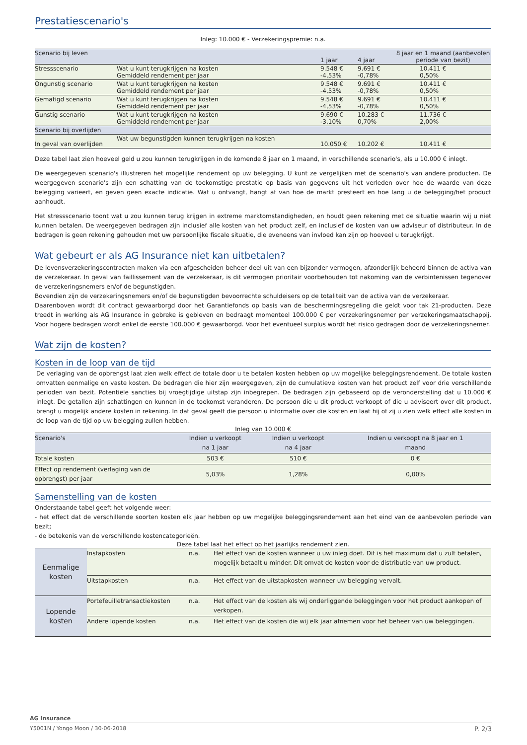Prestatiescenario's
Inleg: 10.000 € - Verzekeringspremie: n.a.
| Scenario bij leven | | 1 jaar | 4 jaar | 8 jaar en 1 maand (aanbevolen periode van bezit) |
| --- | --- | --- | --- | --- |
| Stressscenario | Wat u kunt terugkrijgen na kosten Gemiddeld rendement per jaar | 9.548 € -4,53% | 9.691 € -0,78% | 10.411 € 0,50% |
| Ongunstig scenario | Wat u kunt terugkrijgen na kosten Gemiddeld rendement per jaar | 9.548 € -4,53% | 9.691 € -0,78% | 10.411 € 0,50% |
| Gematigd scenario | Wat u kunt terugkrijgen na kosten Gemiddeld rendement per jaar | 9.548 € -4,53% | 9.691 € -0,78% | 10.411 € 0,50% |
| Gunstig scenario | Wat u kunt terugkrijgen na kosten Gemiddeld rendement per jaar | 9.690 € -3,10% | 10.283 € 0,70% | 11.736 € 2,00% |
| Scenario bij overlijden | | | | |
| In geval van overlijden | Wat uw begunstigden kunnen terugkrijgen na kosten | 10.050 € | 10.202 € | 10.411 € |
Deze tabel laat zien hoeveel geld u zou kunnen terugkrijgen in de komende 8 jaar en 1 maand, in verschillende scenario's, als u 10.000 € inlegt.
De weergegeven scenario's illustreren het mogelijke rendement op uw belegging. U kunt ze vergelijken met de scenario's van andere producten. De weergegeven scenario's zijn een schatting van de toekomstige prestatie op basis van gegevens uit het verleden over hoe de waarde van deze belegging varieert, en geven geen exacte indicatie. Wat u ontvangt, hangt af van hoe de markt presteert en hoe lang u de belegging/het product aanhoudt.
Het stressscenario toont wat u zou kunnen terug krijgen in extreme marktomstandigheden, en houdt geen rekening met de situatie waarin wij u niet kunnen betalen. De weergegeven bedragen zijn inclusief alle kosten van het product zelf, en inclusief de kosten van uw adviseur of distributeur. In de bedragen is geen rekening gehouden met uw persoonlijke fiscale situatie, die eveneens van invloed kan zijn op hoeveel u terugkrijgt.
Wat gebeurt er als AG Insurance niet kan uitbetalen?
De levensverzekeringscontracten maken via een afgescheiden beheer deel uit van een bijzonder vermogen, afzonderlijk beheerd binnen de activa van de verzekeraar. In geval van faillissement van de verzekeraar, is dit vermogen prioritair voorbehouden tot nakoming van de verbintenissen tegenover de verzekeringsnemers en/of de begunstigden.
Bovendien zijn de verzekeringsnemers en/of de begunstigden bevoorrechte schuldeisers op de totaliteit van de activa van de verzekeraar.
Daarenboven wordt dit contract gewaarborgd door het Garantiefonds op basis van de beschermingsregeling die geldt voor tak 21-producten. Deze treedt in werking als AG Insurance in gebreke is gebleven en bedraagt momenteel 100.000 € per verzekeringsnemer per verzekeringsmaatschappij. Voor hogere bedragen wordt enkel de eerste 100.000 € gewaarborgd. Voor het eventueel surplus wordt het risico gedragen door de verzekeringsnemer.
Wat zijn de kosten?
Kosten in de loop van de tijd
De verlaging van de opbrengst laat zien welk effect de totale door u te betalen kosten hebben op uw mogelijke beleggingsrendement. De totale kosten omvatten eenmalige en vaste kosten. De bedragen die hier zijn weergegeven, zijn de cumulatieve kosten van het product zelf voor drie verschillende perioden van bezit. Potentiële sancties bij vroegtijdige uitstap zijn inbegrepen. De bedragen zijn gebaseerd op de veronderstelling dat u 10.000 € inlegt. De getallen zijn schattingen en kunnen in de toekomst veranderen. De persoon die u dit product verkoopt of die u adviseert over dit product, brengt u mogelijk andere kosten in rekening. In dat geval geeft die persoon u informatie over die kosten en laat hij of zij u zien welk effect alle kosten in de loop van de tijd op uw belegging zullen hebben.
Inleg van 10.000 €
| Scenario's | Indien u verkoopt na 1 jaar | Indien u verkoopt na 4 jaar | Indien u verkoopt na 8 jaar en 1 maand |
| --- | --- | --- | --- |
| Totale kosten | 503 € | 510 € | 0 € |
| Effect op rendement (verlaging van de opbrengst) per jaar | 5,03% | 1,28% | 0,00% |
Samenstelling van de kosten
Onderstaande tabel geeft het volgende weer:
- het effect dat de verschillende soorten kosten elk jaar hebben op uw mogelijke beleggingsrendement aan het eind van de aanbevolen periode van bezit;
- de betekenis van de verschillende kostencategorieën.
Deze tabel laat het effect op het jaarlijks rendement zien.
| Eenmalige kosten | Instapkosten | n.a. | Het effect van de kosten wanneer u uw inleg doet. Dit is het maximum dat u zult betalen, mogelijk betaalt u minder. Dit omvat de kosten voor de distributie van uw product. |
| | Uitstapkosten | n.a. | Het effect van de uitstapkosten wanneer uw belegging vervalt. |
| Lopende kosten | Portefeuilletransactiekosten | n.a. | Het effect van de kosten als wij onderliggende beleggingen voor het product aankopen of verkopen. |
| | Andere lopende kosten | n.a. | Het effect van de kosten die wij elk jaar afnemen voor het beheer van uw beleggingen. |
AG Insurance
Y5001N / Yongo Moon / 30-06-2018 P. 2/3